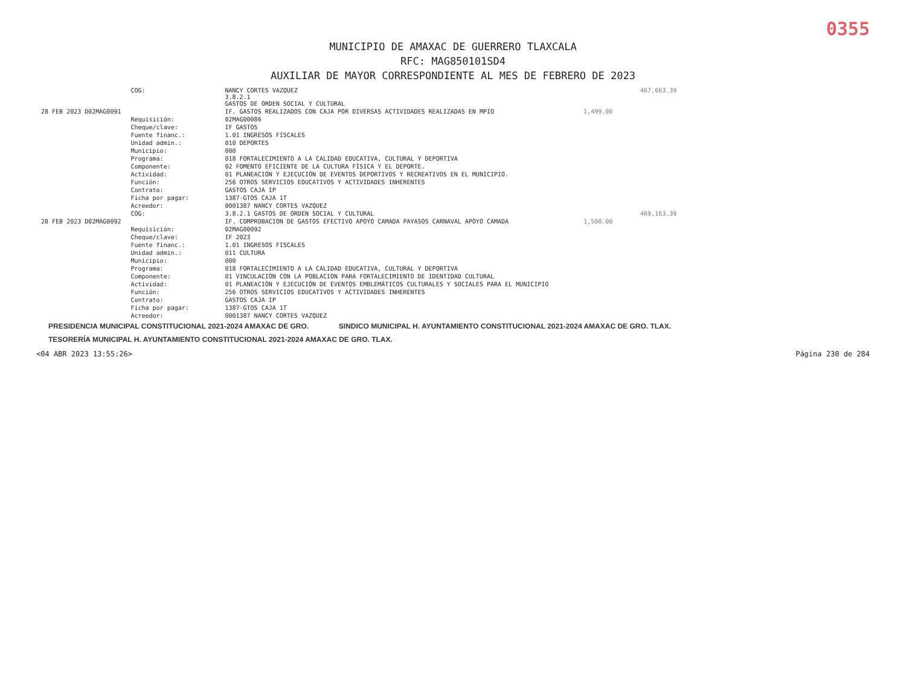0355
MUNICIPIO DE AMAXAC DE GUERRERO TLAXCALA
RFC: MAG850101SD4
AUXILIAR DE MAYOR CORRESPONDIENTE AL MES DE FEBRERO DE 2023
| | COG: | NANCY CORTES VAZQUEZ 3.8.2.1 GASTOS DE ORDEN SOCIAL Y CULTURAL | | 467,663.39 |
| 28 FEB 2023 D02MAG0091 | | IF. GASTOS REALIZADOS CON CAJA POR DIVERSAS ACTIVIDADES REALIZADAS EN MPIO | 1,499.00 | |
| | Requisición: | 02MAG00086 | | |
| | Cheque/clave: | IF GASTOS | | |
| | Fuente financ.: | 1.01 INGRESOS FISCALES | | |
| | Unidad admin.: | 010 DEPORTES | | |
| | Municipio: | 000 | | |
| | Programa: | 018 FORTALECIMIENTO A LA CALIDAD EDUCATIVA, CULTURAL Y DEPORTIVA | | |
| | Componente: | 02 FOMENTO EFICIENTE DE LA CULTURA FÍSICA Y EL DEPORTE. | | |
| | Actividad: | 01 PLANEACIÓN Y EJECUCIÓN DE EVENTOS DEPORTIVOS Y RECREATIVOS EN EL MUNICIPIO. | | |
| | Función: | 256 OTROS SERVICIOS EDUCATIVOS Y ACTIVIDADES INHERENTES | | |
| | Contrato: | GASTOS CAJA IP | | |
| | Ficha por pagar: | 1387-GTOS CAJA 1T | | |
| | Acreedor: | 0001387 NANCY CORTES VAZQUEZ | | |
| | COG: | 3.8.2.1 GASTOS DE ORDEN SOCIAL Y CULTURAL | | 469,163.39 |
| 28 FEB 2023 D02MAG0092 | | IF. COMPROBACION DE GASTOS EFECTIVO APOYO CAMADA PAYASOS CARNAVAL APOYO CAMADA | 1,500.00 | |
| | Requisición: | 02MAG00092 | | |
| | Cheque/clave: | IF 2023 | | |
| | Fuente financ.: | 1.01 INGRESOS FISCALES | | |
| | Unidad admin.: | 011 CULTURA | | |
| | Municipio: | 000 | | |
| | Programa: | 018 FORTALECIMIENTO A LA CALIDAD EDUCATIVA, CULTURAL Y DEPORTIVA | | |
| | Componente: | 01 VINCULACIÓN CON LA POBLACION PARA FORTALECIMIENTO DE IDENTIDAD CULTURAL | | |
| | Actividad: | 01 PLANEACIÓN Y EJECUCIÓN DE EVENTOS EMBLEMÁTICOS CULTURALES Y SOCIALES PARA EL MUNICIPIO | | |
| | Función: | 256 OTROS SERVICIOS EDUCATIVOS Y ACTIVIDADES INHERENTES | | |
| | Contrato: | GASTOS CAJA IP | | |
| | Ficha por pagar: | 1387-GTOS CAJA 1T | | |
| | Acreedor: | 0001387 NANCY CORTES VAZQUEZ | | |
PRESIDENCIA MUNICIPAL CONSTITUCIONAL 2021-2024 AMAXAC DE GRO. SINDICO MUNICIPAL H. AYUNTAMIENTO CONSTITUCIONAL 2021-2024 AMAXAC DE GRO. TLAX. TESORERÍA MUNICIPAL H. AYUNTAMIENTO CONSTITUCIONAL 2021-2024 AMAXAC DE GRO. TLAX.
<04 ABR 2023 13:55:26> Página 230 de 284